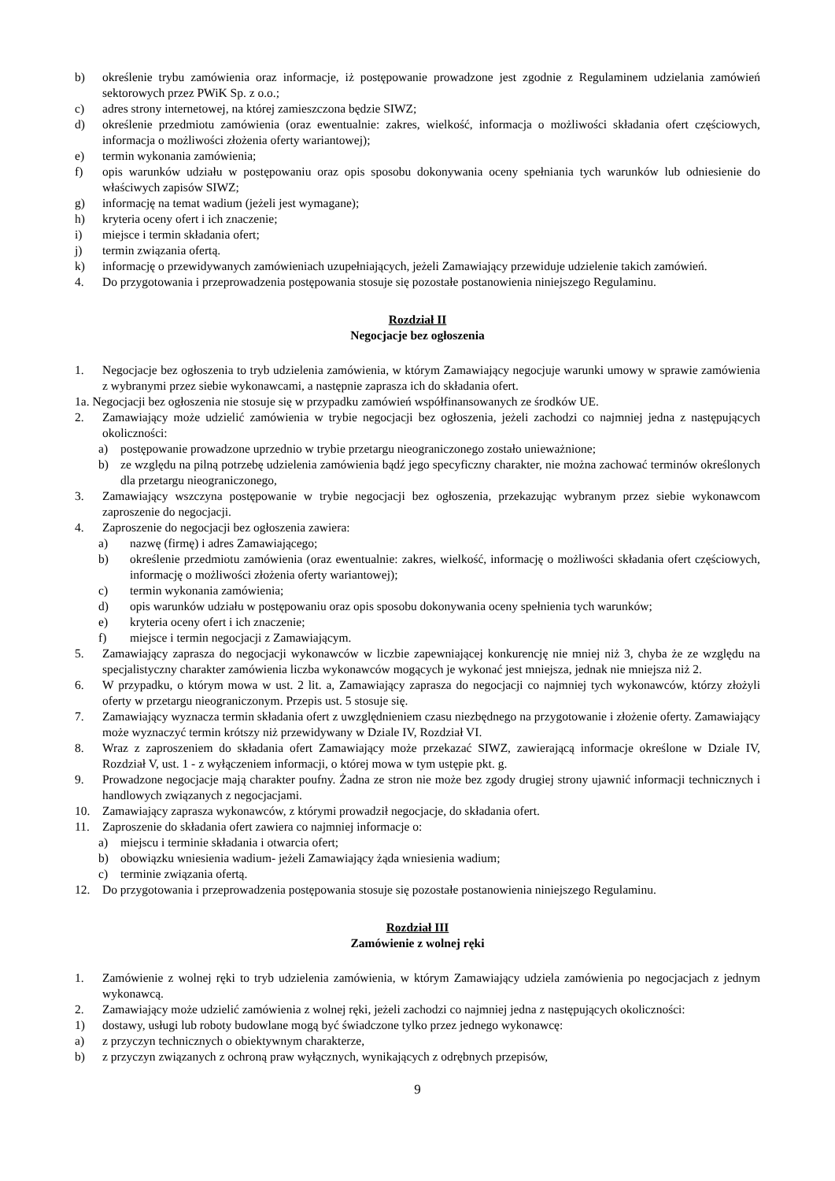b) określenie trybu zamówienia oraz informacje, iż postępowanie prowadzone jest zgodnie z Regulaminem udzielania zamówień sektorowych przez PWiK Sp. z o.o.;
c) adres strony internetowej, na której zamieszczona będzie SIWZ;
d) określenie przedmiotu zamówienia (oraz ewentualnie: zakres, wielkość, informacja o możliwości składania ofert częściowych, informacja o możliwości złożenia oferty wariantowej);
e) termin wykonania zamówienia;
f) opis warunków udziału w postępowaniu oraz opis sposobu dokonywania oceny spełniania tych warunków lub odniesienie do właściwych zapisów SIWZ;
g) informację na temat wadium (jeżeli jest wymagane);
h) kryteria oceny ofert i ich znaczenie;
i) miejsce i termin składania ofert;
j) termin związania ofertą.
k) informację o przewidywanych zamówieniach uzupełniających, jeżeli Zamawiający przewiduje udzielenie takich zamówień.
4. Do przygotowania i przeprowadzenia postępowania stosuje się pozostałe postanowienia niniejszego Regulaminu.
Rozdział II
Negocjacje bez ogłoszenia
1. Negocjacje bez ogłoszenia to tryb udzielenia zamówienia, w którym Zamawiający negocjuje warunki umowy w sprawie zamówienia z wybranymi przez siebie wykonawcami, a następnie zaprasza ich do składania ofert.
1a. Negocjacji bez ogłoszenia nie stosuje się w przypadku zamówień współfinansowanych ze środków UE.
2. Zamawiający może udzielić zamówienia w trybie negocjacji bez ogłoszenia, jeżeli zachodzi co najmniej jedna z następujących okoliczności:
a) postępowanie prowadzone uprzednio w trybie przetargu nieograniczonego zostało unieważnione;
b) ze względu na pilną potrzebę udzielenia zamówienia bądź jego specyficzny charakter, nie można zachować terminów określonych dla przetargu nieograniczonego,
3. Zamawiający wszczyna postępowanie w trybie negocjacji bez ogłoszenia, przekazując wybranym przez siebie wykonawcom zaproszenie do negocjacji.
4. Zaproszenie do negocjacji bez ogłoszenia zawiera:
a) nazwę (firmę) i adres Zamawiającego;
b) określenie przedmiotu zamówienia (oraz ewentualnie: zakres, wielkość, informację o możliwości składania ofert częściowych, informację o możliwości złożenia oferty wariantowej);
c) termin wykonania zamówienia;
d) opis warunków udziału w postępowaniu oraz opis sposobu dokonywania oceny spełnienia tych warunków;
e) kryteria oceny ofert i ich znaczenie;
f) miejsce i termin negocjacji z Zamawiającym.
5. Zamawiający zaprasza do negocjacji wykonawców w liczbie zapewniającej konkurencję nie mniej niż 3, chyba że ze względu na specjalistyczny charakter zamówienia liczba wykonawców mogących je wykonać jest mniejsza, jednak nie mniejsza niż 2.
6. W przypadku, o którym mowa w ust. 2 lit. a, Zamawiający zaprasza do negocjacji co najmniej tych wykonawców, którzy złożyli oferty w przetargu nieograniczonym. Przepis ust. 5 stosuje się.
7. Zamawiający wyznacza termin składania ofert z uwzględnieniem czasu niezbędnego na przygotowanie i złożenie oferty. Zamawiający może wyznaczyć termin krótszy niż przewidywany w Dziale IV, Rozdział VI.
8. Wraz z zaproszeniem do składania ofert Zamawiający może przekazać SIWZ, zawierającą informacje określone w Dziale IV, Rozdział V, ust. 1 - z wyłączeniem informacji, o której mowa w tym ustępie pkt. g.
9. Prowadzone negocjacje mają charakter poufny. Żadna ze stron nie może bez zgody drugiej strony ujawnić informacji technicznych i handlowych związanych z negocjacjami.
10. Zamawiający zaprasza wykonawców, z którymi prowadził negocjacje, do składania ofert.
11. Zaproszenie do składania ofert zawiera co najmniej informacje o:
a) miejscu i terminie składania i otwarcia ofert;
b) obowiązku wniesienia wadium- jeżeli Zamawiający żąda wniesienia wadium;
c) terminie związania ofertą.
12. Do przygotowania i przeprowadzenia postępowania stosuje się pozostałe postanowienia niniejszego Regulaminu.
Rozdział III
Zamówienie z wolnej ręki
1. Zamówienie z wolnej ręki to tryb udzielenia zamówienia, w którym Zamawiający udziela zamówienia po negocjacjach z jednym wykonawcą.
2. Zamawiający może udzielić zamówienia z wolnej ręki, jeżeli zachodzi co najmniej jedna z następujących okoliczności:
1) dostawy, usługi lub roboty budowlane mogą być świadczone tylko przez jednego wykonawcę:
a) z przyczyn technicznych o obiektywnym charakterze,
b) z przyczyn związanych z ochroną praw wyłącznych, wynikających z odrębnych przepisów,
9